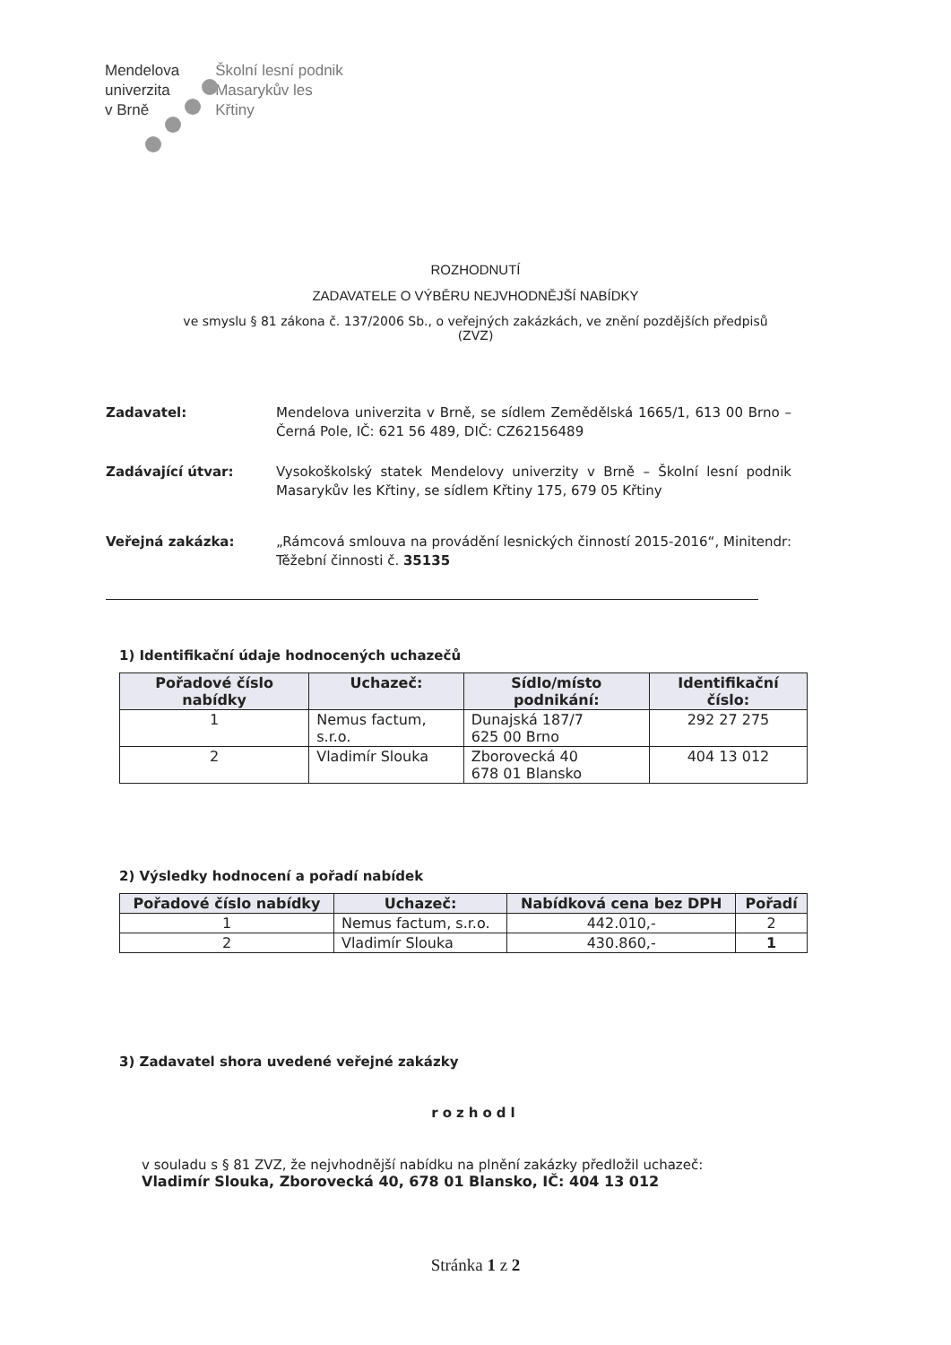Mendelova
univerzita
v Brně
Školní lesní podnik
Masarykův les
Křtiny
ROZHODNUTÍ
ZADAVATELE O VÝBĚRU NEJVHODNĚJŠÍ NABÍDKY
ve smyslu § 81 zákona č. 137/2006 Sb., o veřejných zakázkách, ve znění pozdějších předpisů
(ZVZ)
Zadavatel: Mendelova univerzita v Brně, se sídlem Zemědělská 1665/1, 613 00 Brno – Černá Pole, IČ: 621 56 489, DIČ: CZ62156489
Zadávající útvar: Vysokoškolský statek Mendelovy univerzity v Brně – Školní lesní podnik Masarykův les Křtiny, se sídlem Křtiny 175, 679 05 Křtiny
Veřejná zakázka: „Rámcová smlouva na provádění lesnických činností 2015-2016“, Minitendr: Těžební činnosti č. 35135
1) Identifikační údaje hodnocených uchazečů
| Pořadové číslo nabídky | Uchazeč: | Sídlo/místo podnikání: | Identifikační číslo: |
| --- | --- | --- | --- |
| 1 | Nemus factum, s.r.o. | Dunajská 187/7 625 00 Brno | 292 27 275 |
| 2 | Vladimír Slouka | Zborovecká 40 678 01 Blansko | 404 13 012 |
2) Výsledky hodnocení a pořadí nabídek
| Pořadové číslo nabídky | Uchazeč: | Nabídková cena bez DPH | Pořadí |
| --- | --- | --- | --- |
| 1 | Nemus factum, s.r.o. | 442.010,- | 2 |
| 2 | Vladimír Slouka | 430.860,- | 1 |
3) Zadavatel shora uvedené veřejné zakázky
rozhodl
v souladu s § 81 ZVZ, že nejvhodnější nabídku na plnění zakázky předložil uchazeč:
Vladimír Slouka, Zborovecká 40, 678 01 Blansko, IČ: 404 13 012
Stránka 1 z 2